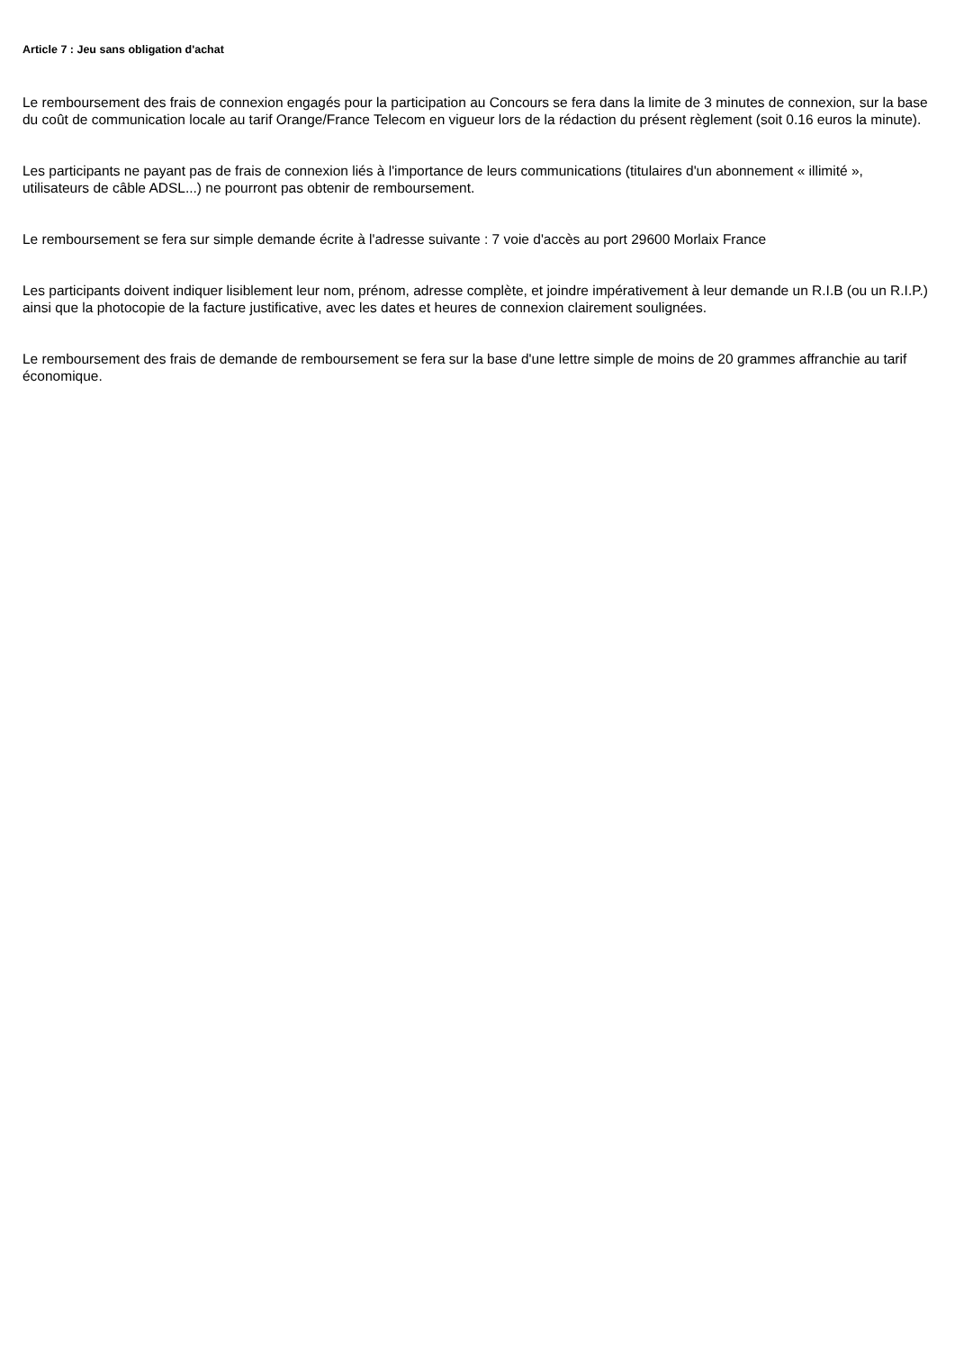Article 7 : Jeu sans obligation d'achat
Le remboursement des frais de connexion engagés pour la participation au Concours se fera dans la limite de 3 minutes de connexion, sur la base du coût de communication locale au tarif Orange/France Telecom en vigueur lors de la rédaction du présent règlement (soit 0.16 euros la minute).
Les participants ne payant pas de frais de connexion liés à l'importance de leurs communications (titulaires d'un abonnement « illimité », utilisateurs de câble ADSL...) ne pourront pas obtenir de remboursement.
Le remboursement se fera sur simple demande écrite à l'adresse suivante : 7 voie d'accès au port 29600 Morlaix France
Les participants doivent indiquer lisiblement leur nom, prénom, adresse complète, et joindre impérativement à leur demande un R.I.B (ou un R.I.P.) ainsi que la photocopie de la facture justificative, avec les dates et heures de connexion clairement soulignées.
Le remboursement des frais de demande de remboursement se fera sur la base d'une lettre simple de moins de 20 grammes affranchie au tarif économique.